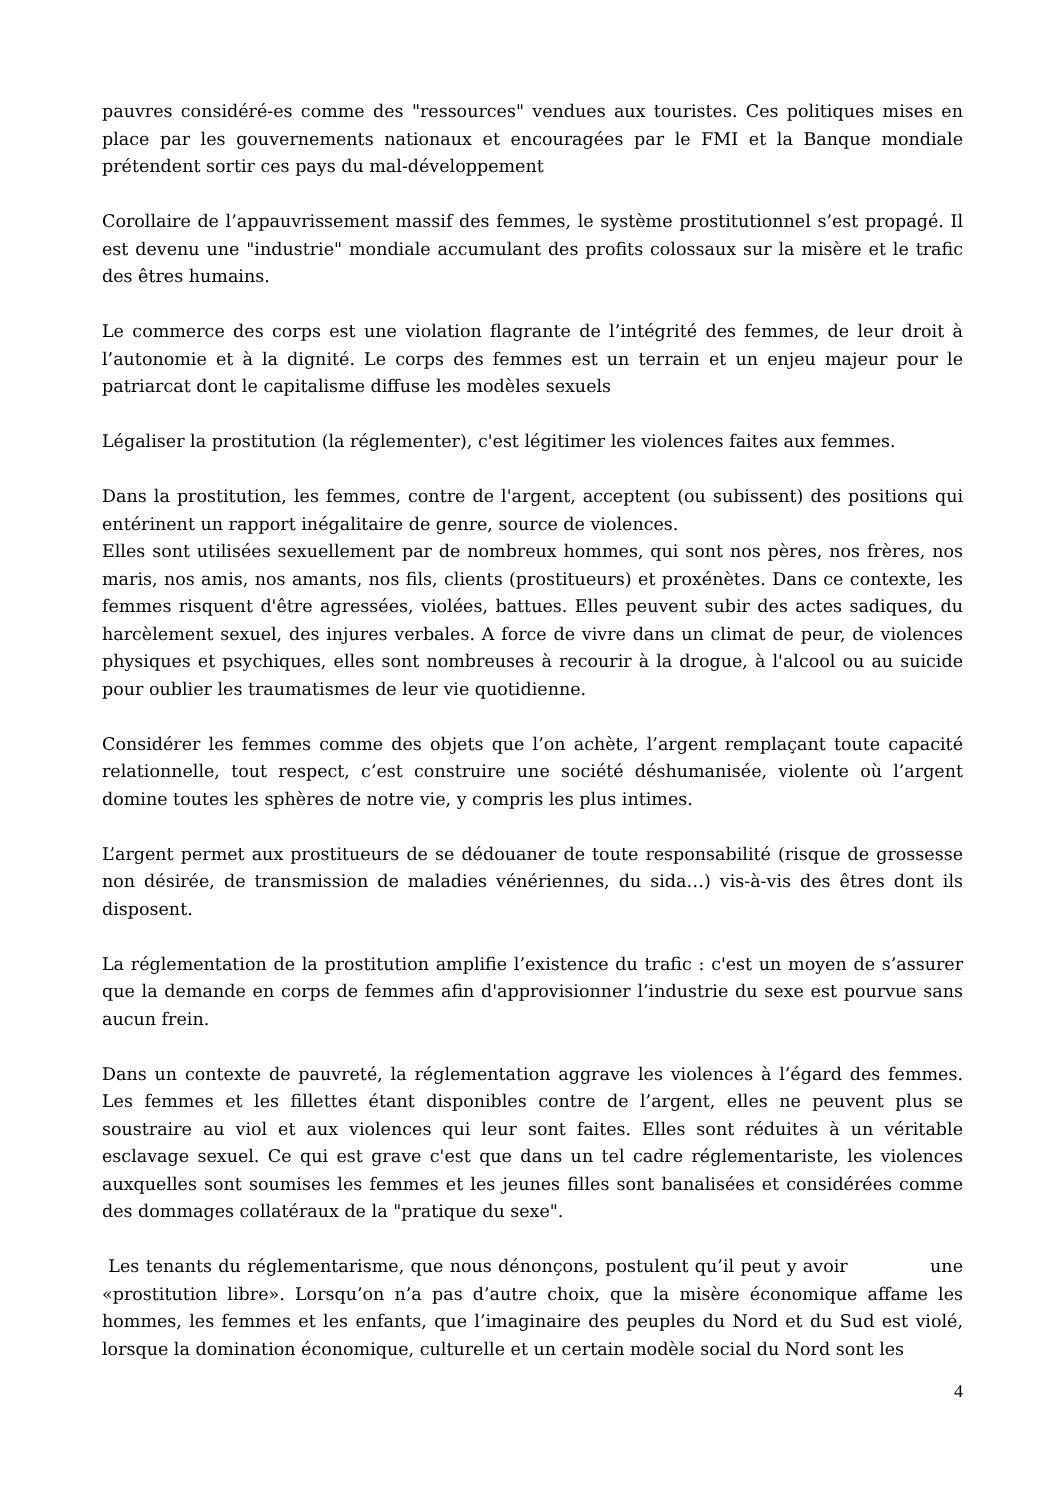pauvres considéré-es comme des "ressources" vendues aux touristes. Ces politiques mises en place par les gouvernements nationaux et encouragées par le FMI et la Banque mondiale prétendent sortir ces pays du mal-développement
Corollaire de l’appauvrissement massif des femmes, le système prostitutionnel s’est propagé. Il est devenu une "industrie" mondiale accumulant des profits colossaux sur la misère et le trafic des êtres humains.
Le commerce des corps est une violation flagrante de l’intégrité des femmes, de leur droit à l’autonomie et à la dignité. Le corps des femmes est un terrain et un enjeu majeur pour le patriarcat dont le capitalisme diffuse les modèles sexuels
Légaliser la prostitution (la réglementer), c'est légitimer les violences faites aux femmes.
Dans la prostitution, les femmes, contre de l'argent, acceptent (ou subissent) des positions qui entérinent un rapport inégalitaire de genre, source de violences.
Elles sont utilisées sexuellement par de nombreux hommes, qui sont nos pères, nos frères, nos maris, nos amis, nos amants, nos fils, clients (prostitueurs) et proxénètes. Dans ce contexte, les femmes risquent d'être agressées, violées, battues. Elles peuvent subir des actes sadiques, du harcèlement sexuel, des injures verbales. A force de vivre dans un climat de peur, de violences physiques et psychiques, elles sont nombreuses à recourir à la drogue, à l'alcool ou au suicide pour oublier les traumatismes de leur vie quotidienne.
Considérer les femmes comme des objets que l’on achète, l’argent remplaçant toute capacité relationnelle, tout respect, c’est construire une société déshumanisée, violente où l’argent domine toutes les sphères de notre vie, y compris les plus intimes.
L’argent permet aux prostitueurs de se dédouaner de toute responsabilité (risque de grossesse non désirée, de transmission de maladies vénériennes, du sida…) vis-à-vis des êtres dont ils disposent.
La réglementation de la prostitution amplifie l’existence du trafic : c'est un moyen de s’assurer que la demande en corps de femmes afin d'approvisionner l’industrie du sexe est pourvue sans aucun frein.
Dans un contexte de pauvreté, la réglementation aggrave les violences à l’égard des femmes. Les femmes et les fillettes étant disponibles contre de l’argent, elles ne peuvent plus se soustraire au viol et aux violences qui leur sont faites. Elles sont réduites à un véritable esclavage sexuel. Ce qui est grave c'est que dans un tel cadre réglementariste, les violences auxquelles sont soumises les femmes et les jeunes filles sont banalisées et considérées comme des dommages collatéraux de la "pratique du sexe".
Les tenants du réglementarisme, que nous dénonçons, postulent qu’il peut y avoir une «prostitution libre». Lorsqu’on n’a pas d’autre choix, que la misère économique affame les hommes, les femmes et les enfants, que l’imaginaire des peuples du Nord et du Sud est violé, lorsque la domination économique, culturelle et un certain modèle social du Nord sont les
4